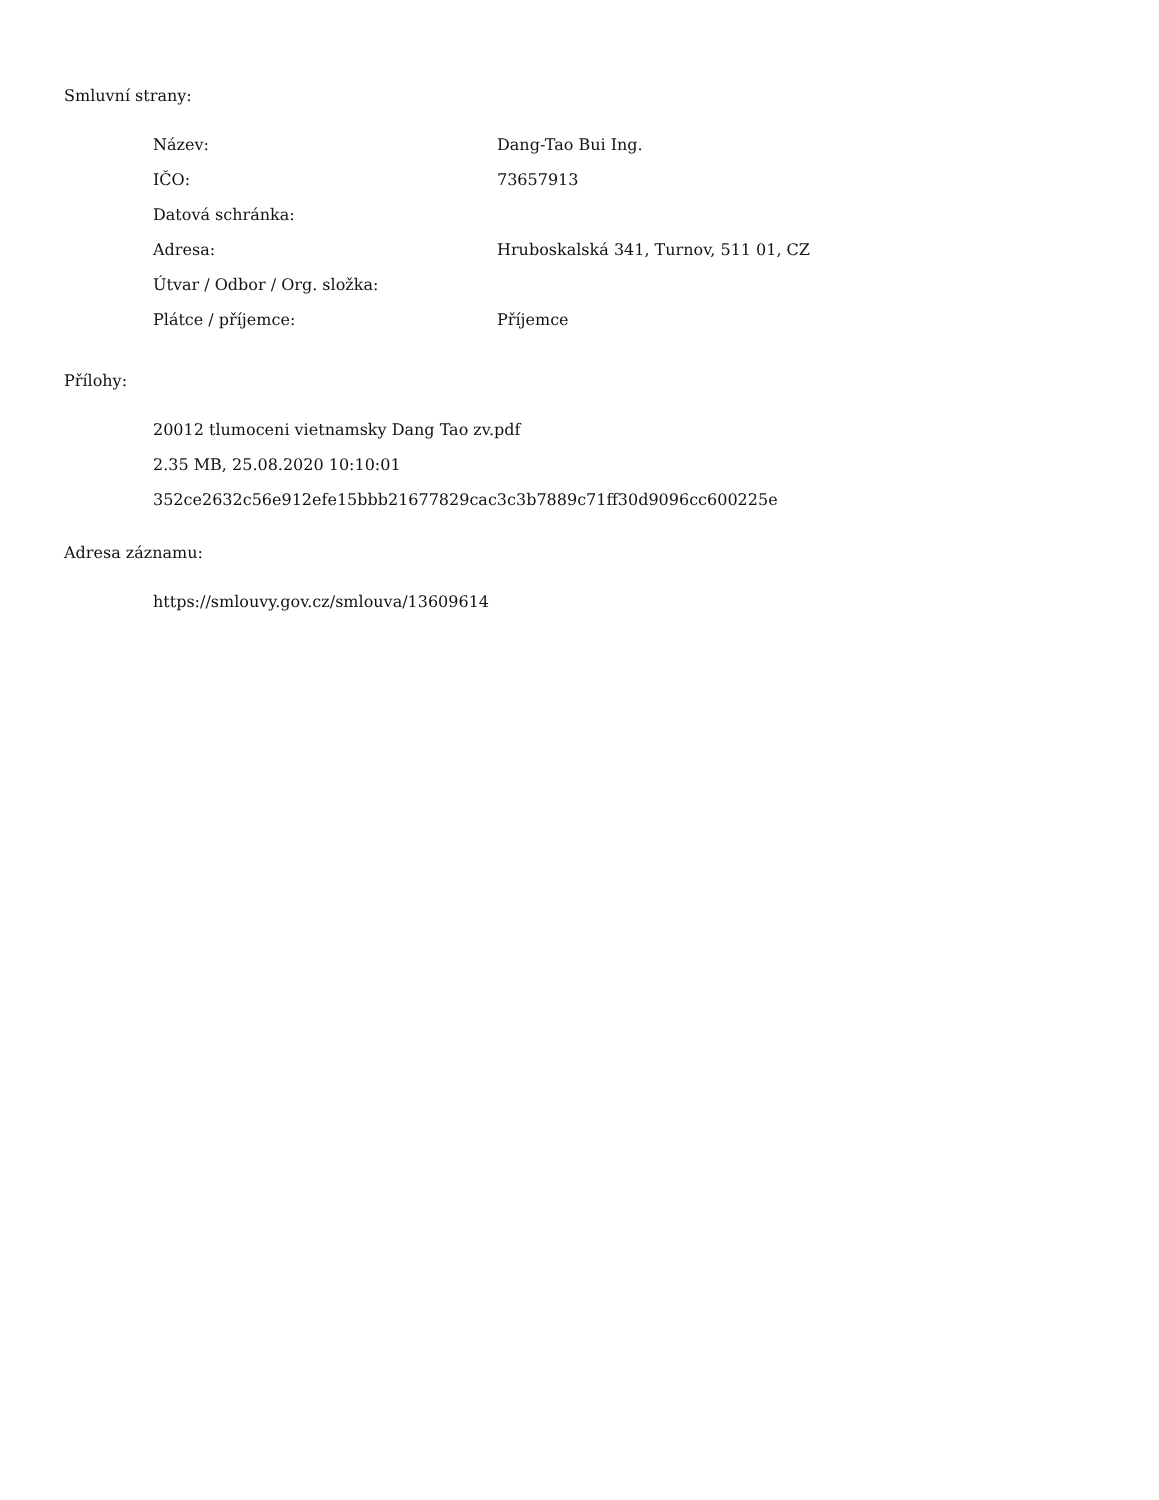Smluvní strany:
| Název: | Dang-Tao Bui Ing. |
| IČO: | 73657913 |
| Datová schránka: | |
| Adresa: | Hruboskalská 341, Turnov, 511 01, CZ |
| Útvar / Odbor / Org. složka: | |
| Plátce / příjemce: | Příjemce |
Přílohy:
20012 tlumoceni vietnamsky Dang Tao zv.pdf
2.35 MB, 25.08.2020 10:10:01
352ce2632c56e912efe15bbb21677829cac3c3b7889c71ff30d9096cc600225e
Adresa záznamu:
https://smlouvy.gov.cz/smlouva/13609614